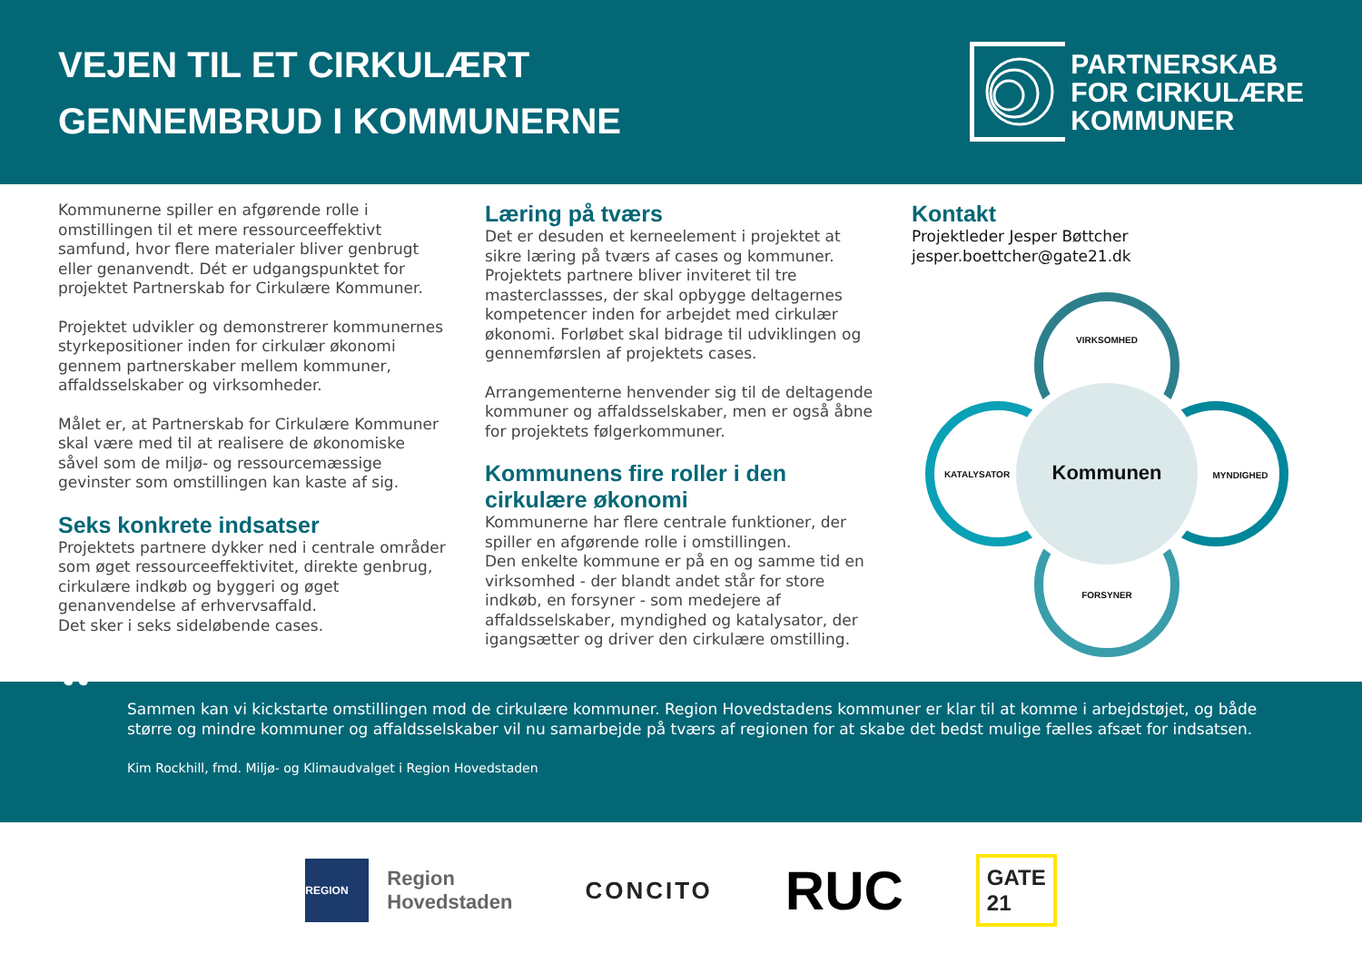VEJEN TIL ET CIRKULÆRT
GENNEMBRUD I KOMMUNERNE
PARTNERSKAB
FOR CIRKULÆRE
KOMMUNER
Kommunerne spiller en afgørende rolle i omstillingen til et mere ressourceeffektivt samfund, hvor flere materialer bliver genbrugt eller genanvendt. Dét er udgangspunktet for projektet Partnerskab for Cirkulære Kommuner.
Projektet udvikler og demonstrerer kommunernes styrkepositioner inden for cirkulær økonomi gennem partnerskaber mellem kommuner, affaldsselskaber og virksomheder.
Målet er, at Partnerskab for Cirkulære Kommuner skal være med til at realisere de økonomiske såvel som de miljø- og ressourcemæssige gevinster som omstillingen kan kaste af sig.
Seks konkrete indsatser
Projektets partnere dykker ned i centrale områder som øget ressourceeffektivitet, direkte genbrug, cirkulære indkøb og byggeri og øget genanvendelse af erhvervsaffald.
Det sker i seks sideløbende cases.
Læring på tværs
Det er desuden et kerneelement i projektet at sikre læring på tværs af cases og kommuner. Projektets partnere bliver inviteret til tre masterclassses, der skal opbygge deltagernes kompetencer inden for arbejdet med cirkulær økonomi. Forløbet skal bidrage til udviklingen og gennemførslen af projektets cases.
Arrangementerne henvender sig til de deltagende kommuner og affaldsselskaber, men er også åbne for projektets følgerkommuner.
Kommunens fire roller i den cirkulære økonomi
Kommunerne har flere centrale funktioner, der spiller en afgørende rolle i omstillingen.
Den enkelte kommune er på en og samme tid en virksomhed - der blandt andet står for store indkøb, en forsyner - som medejere af affaldsselskaber, myndighed og katalysator, der igangsætter og driver den cirkulære omstilling.
Kontakt
Projektleder Jesper Bøttcher
jesper.boettcher@gate21.dk
VIRKSOMHED
KATALYSATOR
Kommunen
MYNDIGHED
FORSYNER
“Sammen kan vi kickstarte omstillingen mod de cirkulære kommuner. Region Hovedstadens kommuner er klar til at komme i arbejdstøjet, og både større og mindre kommuner og affaldsselskaber vil nu samarbejde på tværs af regionen for at skabe det bedst mulige fælles afsæt for indsatsen.
Kim Rockhill, fmd. Miljø- og Klimaudvalget i Region Hovedstaden
REGION
Region
Hovedstaden
CONCITO
RUC
GATE
21